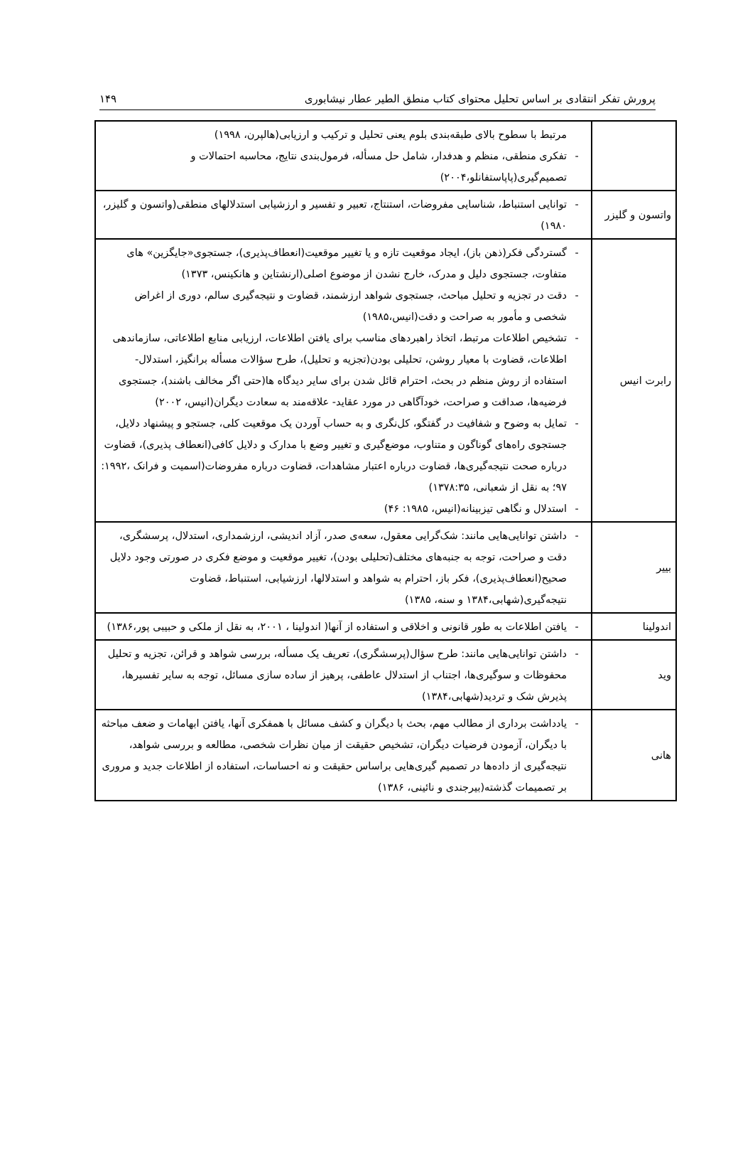پرورش تفکر انتقادی بر اساس تحلیل محتوای کتاب منطق الطیر عطار نیشابوری ۱۴۹
| | مرتبط با سطوح بالای طبقه‌بندی بلوم یعنی تحلیل و ترکیب و ارزیابی(هالپرن، ۱۹۹۸) - تفکری منطقی، منظم و هدفدار، شامل حل مسأله، فرمول‌بندی نتایج، محاسبه احتمالات و تصمیم‌گیری(پاپاستفانلو،۲۰۰۴) |
| واتسون و گلیزر | - توانایی استنباط، شناسایی مفروضات، استنتاج، تعبیر و تفسیر و ارزشیابی استدلالهای منطقی(واتسون و گلیزر، ۱۹۸۰) |
| رابرت انیس | - گستردگی فکر(ذهن باز)، ایجاد موقعیت تازه و یا تغییر موقعیت(انعطاف‌پذیری)، جستجوی«جایگزین» های متفاوت، جستجوی دلیل و مدرک، خارج نشدن از موضوع اصلی(ارنشتاین و هانکینس، ۱۳۷۳) - دقت در تجزیه و تحلیل مباحث، جستجوی شواهد ارزشمند، قضاوت و نتیجه‌گیری سالم، دوری از اغراض شخصی و مأمور به صراحت و دقت(انیس،۱۹۸۵) - تشخیص اطلاعات مرتبط، اتخاذ راهبردهای مناسب برای یافتن اطلاعات، ارزیابی منابع اطلاعاتی، سازماندهی اطلاعات، قضاوت با معیار روشن، تحلیلی بودن(تجزیه و تحلیل)، طرح سؤالات مسأله برانگیز، استدلال- استفاده از روش منظم در بحث، احترام قائل شدن برای سایر دیدگاه ها(حتی اگر مخالف باشند)، جستجوی فرضیه‌ها، صداقت و صراحت، خودآگاهی در مورد عقاید- علاقه‌مند به سعادت دیگران(انیس، ۲۰۰۲) - تمایل به وضوح و شفافیت در گفتگو، کل‌نگری و به حساب آوردن یک موقعیت کلی، جستجو و پیشنهاد دلایل، جستجوی راه‌های گوناگون و متناوب، موضع‌گیری و تغییر وضع با مدارک و دلایل کافی(انعطاف پذیری)، قضاوت درباره صحت نتیجه‌گیری‌ها، قضاوت درباره اعتبار مشاهدات، قضاوت درباره مفروضات(اسمیت و فرانک ،۱۹۹۲: ۹۷؛ به نقل از شعبانی، ۱۳۷۸:۳۵) - استدلال و نگاهی تیزبینانه(انیس، ۱۹۸۵: ۴۶) |
| بییر | - داشتن توانایی‌هایی مانند: شک‌گرایی معقول، سعه‌ی صدر، آزاد اندیشی، ارزشمداری، استدلال، پرسشگری، دقت و صراحت، توجه به جنبه‌های مختلف(تحلیلی بودن)، تغییر موقعیت و موضع فکری در صورتی وجود دلایل صحیح(انعطاف‌پذیری)، فکر باز، احترام به شواهد و استدلالها، ارزشیابی، استنباط، قضاوت نتیجه‌گیری(شهابی،۱۳۸۴ و سنه، ۱۳۸۵) |
| اندولینا | - یافتن اطلاعات به طور قانونی و اخلاقی و استفاده از آنها( اندولینا ، ۲۰۰۱، به نقل از ملکی و حبیبی پور،۱۳۸۶) |
| وید | - داشتن توانایی‌هایی مانند: طرح سؤال(پرسشگری)، تعریف یک مسأله، بررسی شواهد و قرائن، تجزیه و تحلیل محفوظات و سوگیری‌ها، اجتناب از استدلال عاطفی، پرهیز از ساده سازی مسائل، توجه به سایر تفسیرها، پذیرش شک و تردید(شهابی،۱۳۸۴) |
| هانی | - یادداشت برداری از مطالب مهم، بحث با دیگران و کشف مسائل با همفکری آنها، یافتن ابهامات و ضعف مباحثه با دیگران، آزمودن فرضیات دیگران، تشخیص حقیقت از میان نظرات شخصی، مطالعه و بررسی شواهد، نتیجه‌گیری از داده‌ها در تصمیم گیری‌هایی براساس حقیقت و نه احساسات، استفاده از اطلاعات جدید و مروری بر تصمیمات گذشته(بیرجندی و نائینی، ۱۳۸۶) |